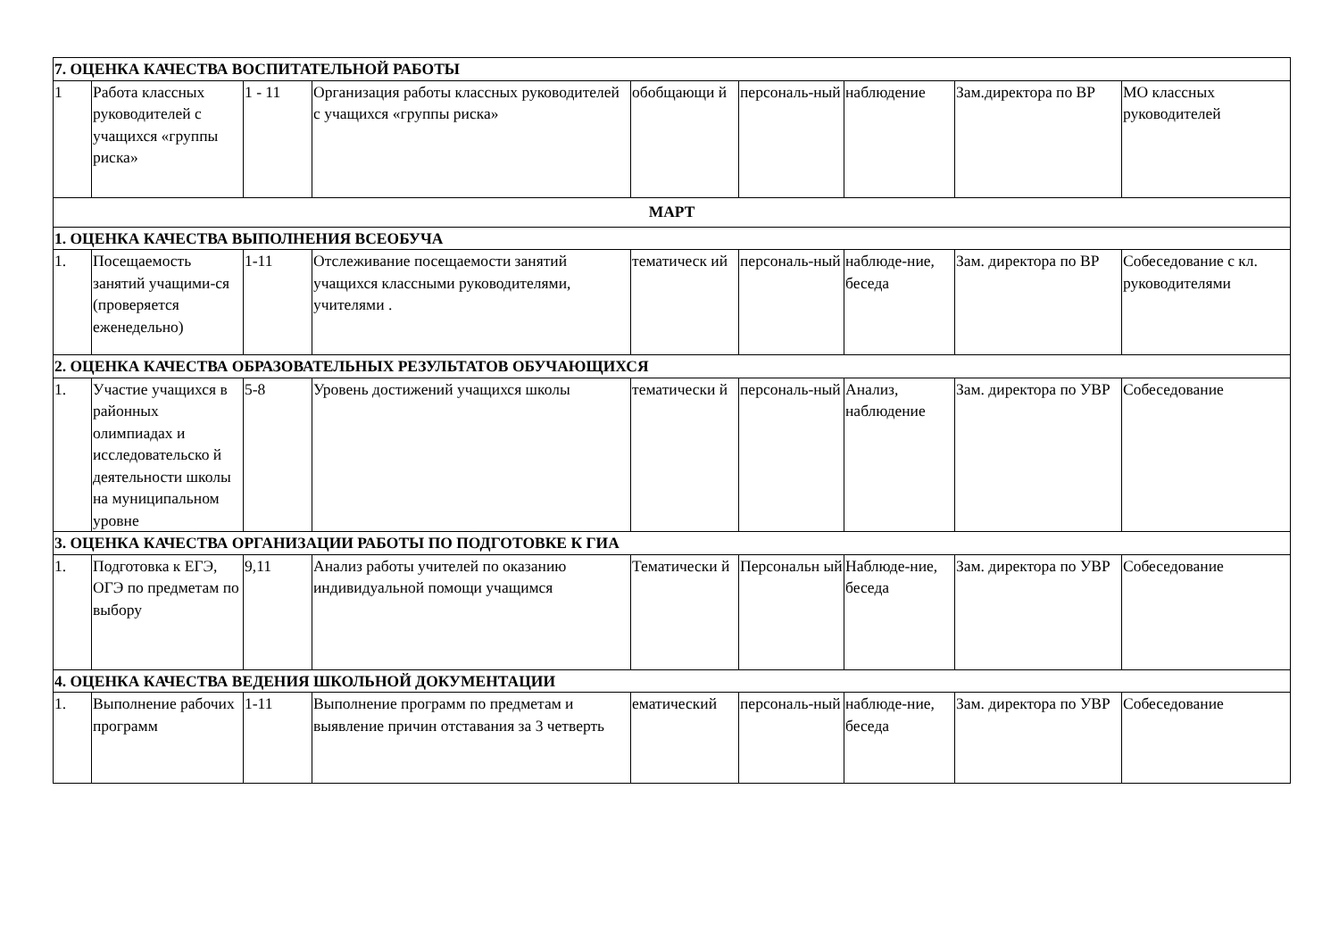| 7. ОЦЕНКА КАЧЕСТВА ВОСПИТАТЕЛЬНОЙ РАБОТЫ | | | | | | | | |
| 1 | Работа классных руководителей с учащихся «группы риска» | 1 - 11 | Организация работы классных руководителей с учащихся «группы риска» | обобщающи й | персональ-ный | наблюдение | Зам.директора по ВР | МО классных руководителей |
| МАРТ | | | | | | | | |
| 1. ОЦЕНКА КАЧЕСТВА ВЫПОЛНЕНИЯ ВСЕОБУЧА | | | | | | | | |
| 1. | Посещаемость занятий учащими-ся (проверяется еженедельно) | 1-11 | Отслеживание посещаемости занятий учащихся классными руководителями, учителями . | тематическ ий | персональ-ный | наблюде-ние, беседа | Зам. директора по ВР | Собеседование с кл. руководителями |
| 2. ОЦЕНКА КАЧЕСТВА ОБРАЗОВАТЕЛЬНЫХ РЕЗУЛЬТАТОВ ОБУЧАЮЩИХСЯ | | | | | | | | |
| 1. | Участие учащихся в районных олимпиадах и исследовательско й деятельности школы на муниципальном уровне | 5-8 | Уровень достижений учащихся школы | тематически й | персональ-ный | Анализ, наблюдение | Зам. директора по УВР | Собеседование |
| 3. ОЦЕНКА КАЧЕСТВА ОРГАНИЗАЦИИ РАБОТЫ ПО ПОДГОТОВКЕ К ГИА | | | | | | | | |
| 1. | Подготовка к ЕГЭ, ОГЭ по предметам по выбору | 9,11 | Анализ работы учителей по оказанию индивидуальной помощи учащимся | Тематически й | Персональн ый | Наблюде-ние, беседа | Зам. директора по УВР | Собеседование |
| 4. ОЦЕНКА КАЧЕСТВА ВЕДЕНИЯ ШКОЛЬНОЙ ДОКУМЕНТАЦИИ | | | | | | | | |
| 1. | Выполнение рабочих программ | 1-11 | Выполнение программ по предметам и выявление причин отставания за 3 четверть | ематический | персональ-ный | наблюде-ние, беседа | Зам. директора по УВР | Собеседование |